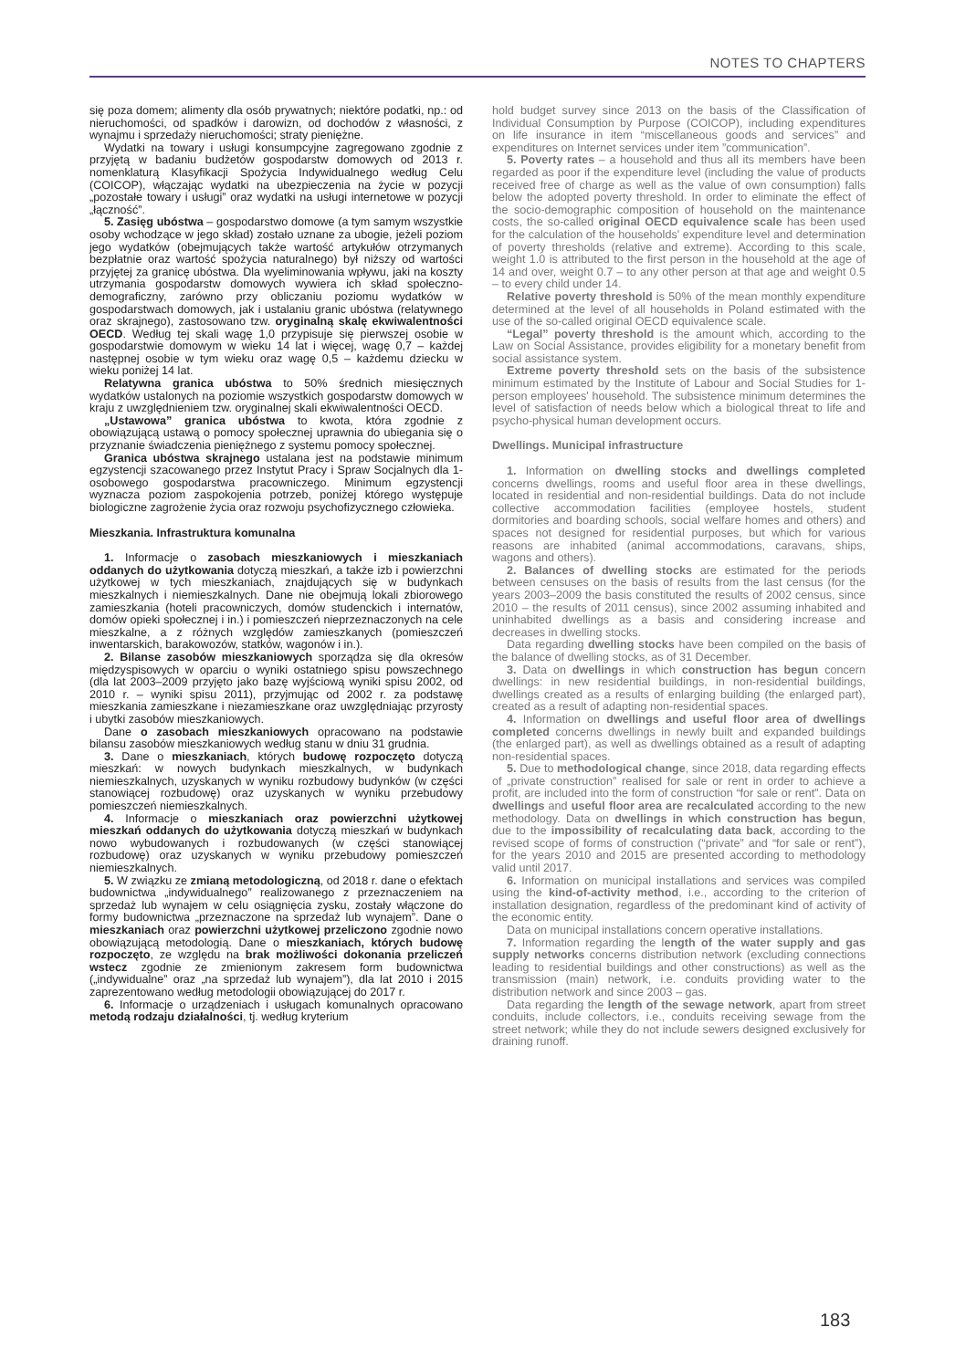NOTES TO CHAPTERS
się poza domem; alimenty dla osób prywatnych; niektóre podatki, np.: od nieruchomości, od spadków i darowizn, od dochodów z własności, z wynajmu i sprzedaży nieruchomości; straty pieniężne.
Wydatki na towary i usługi konsumpcyjne zagregowano zgodnie z przyjętą w badaniu budżetów gospodarstw domowych od 2013 r. nomenklaturą Klasyfikacji Spożycia Indywidualnego według Celu (COICOP), włączając wydatki na ubezpieczenia na życie w pozycji „pozostałe towary i usługi” oraz wydatki na usługi internetowe w pozycji „łączność”.
5. Zasięg ubóstwa – gospodarstwo domowe (a tym samym wszystkie osoby wchodzące w jego skład) zostało uznane za ubogie, jeżeli poziom jego wydatków (obejmujących także wartość artykułów otrzymanych bezpłatnie oraz wartość spożycia naturalnego) był niższy od wartości przyjętej za granicę ubóstwa. Dla wyeliminowania wpływu, jaki na koszty utrzymania gospodarstw domowych wywiera ich skład społeczno-demograficzny, zarówno przy obliczaniu poziomu wydatków w gospodarstwach domowych, jak i ustalaniu granic ubóstwa (relatywnego oraz skrajnego), zastosowano tzw. oryginalną skalę ekwiwalentności OECD. Według tej skali wagę 1,0 przypisuje się pierwszej osobie w gospodarstwie domowym w wieku 14 lat i więcej, wagę 0,7 – każdej następnej osobie w tym wieku oraz wagę 0,5 – każdemu dziecku w wieku poniżej 14 lat.
Relatywna granica ubóstwa to 50% średnich miesięcznych wydatków ustalonych na poziomie wszystkich gospodarstw domowych w kraju z uwzględnieniem tzw. oryginalnej skali ekwiwalentności OECD.
„Ustawowa” granica ubóstwa to kwota, która zgodnie z obowiązującą ustawą o pomocy społecznej uprawnia do ubiegania się o przyznanie świadczenia pieniężnego z systemu pomocy społecznej.
Granica ubóstwa skrajnego ustalana jest na podstawie minimum egzystencji szacowanego przez Instytut Pracy i Spraw Socjalnych dla 1-osobowego gospodarstwa pracowniczego. Minimum egzystencji wyznacza poziom zaspokojenia potrzeb, poniżej którego występuje biologiczne zagrożenie życia oraz rozwoju psychofizycznego człowieka.
Mieszkania. Infrastruktura komunalna
1. Informacje o zasobach mieszkaniowych i mieszkaniach oddanych do użytkowania dotyczą mieszkań, a także izb i powierzchni użytkowej w tych mieszkaniach, znajdujących się w budynkach mieszkalnych i niemieszkalnych. Dane nie obejmują lokali zbiorowego zamieszkania (hoteli pracowniczych, domów studenckich i internatów, domów opieki społecznej i in.) i pomieszczeń nieprzeznaczonych na cele mieszkalne, a z różnych względów zamieszkanych (pomieszczeń inwentarskich, barakowozów, statków, wagonów i in.).
2. Bilanse zasobów mieszkaniowych sporządza się dla okresów międzyspisowych w oparciu o wyniki ostatniego spisu powszechnego (dla lat 2003–2009 przyjęto jako bazę wyjściową wyniki spisu 2002, od 2010 r. – wyniki spisu 2011), przyjmując od 2002 r. za podstawę mieszkania zamieszkane i niezamieszkane oraz uwzględniając przyrosty i ubytki zasobów mieszkaniowych.
Dane o zasobach mieszkaniowych opracowano na podstawie bilansu zasobów mieszkaniowych według stanu w dniu 31 grudnia.
3. Dane o mieszkaniach, których budowę rozpoczęto dotyczą mieszkań: w nowych budynkach mieszkalnych, w budynkach niemieszkalnych, uzyskanych w wyniku rozbudowy budynków (w części stanowiącej rozbudowę) oraz uzyskanych w wyniku przebudowy pomieszczeń niemieszkalnych.
4. Informacje o mieszkaniach oraz powierzchni użytkowej mieszkań oddanych do użytkowania dotyczą mieszkań w budynkach nowo wybudowanych i rozbudowanych (w części stanowiącej rozbudowę) oraz uzyskanych w wyniku przebudowy pomieszczeń niemieszkalnych.
5. W związku ze zmianą metodologiczną, od 2018 r. dane o efektach budownictwa „indywidualnego” realizowanego z przeznaczeniem na sprzedaż lub wynajem w celu osiągnięcia zysku, zostały włączone do formy budownictwa „przeznaczone na sprzedaż lub wynajem”. Dane o mieszkaniach oraz powierzchni użytkowej przeliczono zgodnie nowo obowiązującą metodologią. Dane o mieszkaniach, których budowę rozpoczęto, ze względu na brak możliwości dokonania przeliczeń wstecz zgodnie ze zmienionym zakresem form budownictwa („indywidualne” oraz „na sprzedaż lub wynajem”), dla lat 2010 i 2015 zaprezentowano według metodologii obowiązującej do 2017 r.
6. Informacje o urządzeniach i usługach komunalnych opracowano metodą rodzaju działalności, tj. według kryterium
hold budget survey since 2013 on the basis of the Classification of Individual Consumption by Purpose (COICOP), including expenditures on life insurance in item “miscellaneous goods and services” and expenditures on Internet services under item ”communication”.
5. Poverty rates – a household and thus all its members have been regarded as poor if the expenditure level (including the value of products received free of charge as well as the value of own consumption) falls below the adopted poverty threshold. In order to eliminate the effect of the socio-demographic composition of household on the maintenance costs, the so-called original OECD equivalence scale has been used for the calculation of the households' expenditure level and determination of poverty thresholds (relative and extreme). According to this scale, weight 1.0 is attributed to the first person in the household at the age of 14 and over, weight 0.7 – to any other person at that age and weight 0.5 – to every child under 14.
Relative poverty threshold is 50% of the mean monthly expenditure determined at the level of all households in Poland estimated with the use of the so-called original OECD equivalence scale.
“Legal” poverty threshold is the amount which, according to the Law on Social Assistance, provides eligibility for a monetary benefit from social assistance system.
Extreme poverty threshold sets on the basis of the subsistence minimum estimated by the Institute of Labour and Social Studies for 1-person employees' household. The subsistence minimum determines the level of satisfaction of needs below which a biological threat to life and psycho-physical human development occurs.
Dwellings. Municipal infrastructure
1. Information on dwelling stocks and dwellings completed concerns dwellings, rooms and useful floor area in these dwellings, located in residential and non-residential buildings. Data do not include collective accommodation facilities (employee hostels, student dormitories and boarding schools, social welfare homes and others) and spaces not designed for residential purposes, but which for various reasons are inhabited (animal accommodations, caravans, ships, wagons and others).
2. Balances of dwelling stocks are estimated for the periods between censuses on the basis of results from the last census (for the years 2003–2009 the basis constituted the results of 2002 census, since 2010 – the results of 2011 census), since 2002 assuming inhabited and uninhabited dwellings as a basis and considering increase and decreases in dwelling stocks.
Data regarding dwelling stocks have been compiled on the basis of the balance of dwelling stocks, as of 31 December.
3. Data on dwellings in which construction has begun concern dwellings: in new residential buildings, in non-residential buildings, dwellings created as a results of enlarging building (the enlarged part), created as a result of adapting non-residential spaces.
4. Information on dwellings and useful floor area of dwellings completed concerns dwellings in newly built and expanded buildings (the enlarged part), as well as dwellings obtained as a result of adapting non-residential spaces.
5. Due to methodological change, since 2018, data regarding effects of „private construction” realised for sale or rent in order to achieve a profit, are included into the form of construction “for sale or rent”. Data on dwellings and useful floor area are recalculated according to the new methodology. Data on dwellings in which construction has begun, due to the impossibility of recalculating data back, according to the revised scope of forms of construction (“private” and “for sale or rent”), for the years 2010 and 2015 are presented according to methodology valid until 2017.
6. Information on municipal installations and services was compiled using the kind-of-activity method, i.e., according to the criterion of installation designation, regardless of the predominant kind of activity of the economic entity.
Data on municipal installations concern operative installations.
7. Information regarding the length of the water supply and gas supply networks concerns distribution network (excluding connections leading to residential buildings and other constructions) as well as the transmission (main) network, i.e. conduits providing water to the distribution network and since 2003 – gas.
Data regarding the length of the sewage network, apart from street conduits, include collectors, i.e., conduits receiving sewage from the street network; while they do not include sewers designed exclusively for draining runoff.
183